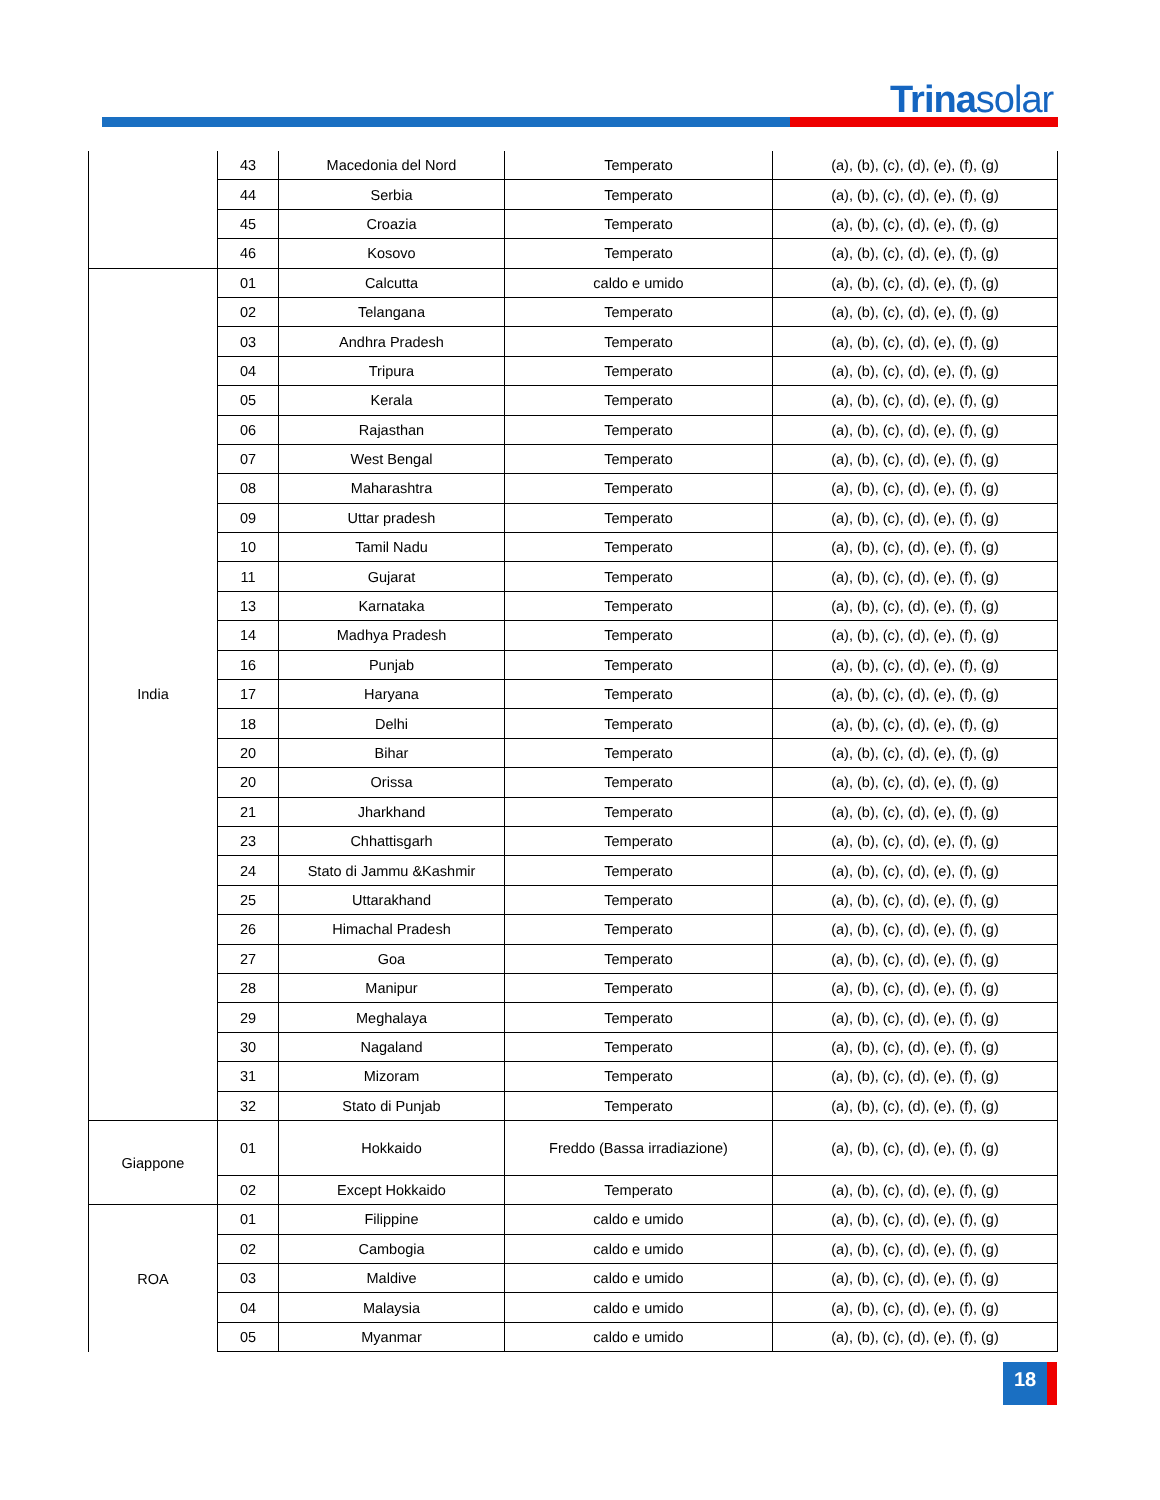Trina solar
| | 43 | Macedonia del Nord | Temperato | (a), (b), (c), (d), (e), (f), (g) |
| | 44 | Serbia | Temperato | (a), (b), (c), (d), (e), (f), (g) |
| | 45 | Croazia | Temperato | (a), (b), (c), (d), (e), (f), (g) |
| | 46 | Kosovo | Temperato | (a), (b), (c), (d), (e), (f), (g) |
| India | 01 | Calcutta | caldo e umido | (a), (b), (c), (d), (e), (f), (g) |
| | 02 | Telangana | Temperato | (a), (b), (c), (d), (e), (f), (g) |
| | 03 | Andhra Pradesh | Temperato | (a), (b), (c), (d), (e), (f), (g) |
| | 04 | Tripura | Temperato | (a), (b), (c), (d), (e), (f), (g) |
| | 05 | Kerala | Temperato | (a), (b), (c), (d), (e), (f), (g) |
| | 06 | Rajasthan | Temperato | (a), (b), (c), (d), (e), (f), (g) |
| | 07 | West Bengal | Temperato | (a), (b), (c), (d), (e), (f), (g) |
| | 08 | Maharashtra | Temperato | (a), (b), (c), (d), (e), (f), (g) |
| | 09 | Uttar pradesh | Temperato | (a), (b), (c), (d), (e), (f), (g) |
| | 10 | Tamil Nadu | Temperato | (a), (b), (c), (d), (e), (f), (g) |
| | 11 | Gujarat | Temperato | (a), (b), (c), (d), (e), (f), (g) |
| | 13 | Karnataka | Temperato | (a), (b), (c), (d), (e), (f), (g) |
| | 14 | Madhya Pradesh | Temperato | (a), (b), (c), (d), (e), (f), (g) |
| | 16 | Punjab | Temperato | (a), (b), (c), (d), (e), (f), (g) |
| | 17 | Haryana | Temperato | (a), (b), (c), (d), (e), (f), (g) |
| | 18 | Delhi | Temperato | (a), (b), (c), (d), (e), (f), (g) |
| | 20 | Bihar | Temperato | (a), (b), (c), (d), (e), (f), (g) |
| | 20 | Orissa | Temperato | (a), (b), (c), (d), (e), (f), (g) |
| | 21 | Jharkhand | Temperato | (a), (b), (c), (d), (e), (f), (g) |
| | 23 | Chhattisgarh | Temperato | (a), (b), (c), (d), (e), (f), (g) |
| | 24 | Stato di Jammu &Kashmir | Temperato | (a), (b), (c), (d), (e), (f), (g) |
| | 25 | Uttarakhand | Temperato | (a), (b), (c), (d), (e), (f), (g) |
| | 26 | Himachal Pradesh | Temperato | (a), (b), (c), (d), (e), (f), (g) |
| | 27 | Goa | Temperato | (a), (b), (c), (d), (e), (f), (g) |
| | 28 | Manipur | Temperato | (a), (b), (c), (d), (e), (f), (g) |
| | 29 | Meghalaya | Temperato | (a), (b), (c), (d), (e), (f), (g) |
| | 30 | Nagaland | Temperato | (a), (b), (c), (d), (e), (f), (g) |
| | 31 | Mizoram | Temperato | (a), (b), (c), (d), (e), (f), (g) |
| | 32 | Stato di Punjab | Temperato | (a), (b), (c), (d), (e), (f), (g) |
| Giappone | 01 | Hokkaido | Freddo (Bassa irradiazione) | (a), (b), (c), (d), (e), (f), (g) |
| | 02 | Except Hokkaido | Temperato | (a), (b), (c), (d), (e), (f), (g) |
| ROA | 01 | Filippine | caldo e umido | (a), (b), (c), (d), (e), (f), (g) |
| | 02 | Cambogia | caldo e umido | (a), (b), (c), (d), (e), (f), (g) |
| | 03 | Maldive | caldo e umido | (a), (b), (c), (d), (e), (f), (g) |
| | 04 | Malaysia | caldo e umido | (a), (b), (c), (d), (e), (f), (g) |
| | 05 | Myanmar | caldo e umido | (a), (b), (c), (d), (e), (f), (g) |
18